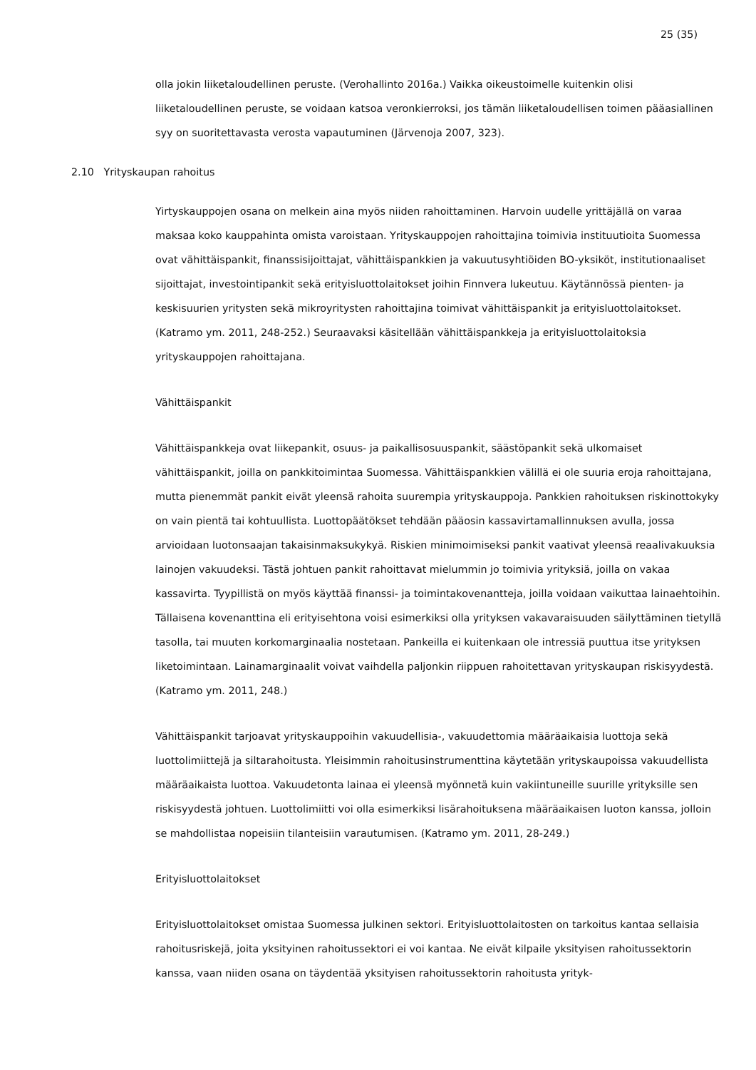25 (35)
olla jokin liiketaloudellinen peruste. (Verohallinto 2016a.) Vaikka oikeustoimelle kuitenkin olisi liiketaloudellinen peruste, se voidaan katsoa veronkierroksi, jos tämän liiketaloudellisen toimen pääasiallinen syy on suoritettavasta verosta vapautuminen (Järvenoja 2007, 323).
2.10 Yrityskaupan rahoitus
Yirtyskauppojen osana on melkein aina myös niiden rahoittaminen. Harvoin uudelle yrittäjällä on varaa maksaa koko kauppahinta omista varoistaan. Yrityskauppojen rahoittajina toimivia instituutioita Suomessa ovat vähittäispankit, finanssisijoittajat, vähittäispankkien ja vakuutusyhtiöiden BO-yksiköt, institutionaaliset sijoittajat, investointipankit sekä erityisluottolaitokset joihin Finnvera lukeutuu. Käytännössä pienten- ja keskisuurien yritysten sekä mikroyritysten rahoittajina toimivat vähittäispankit ja erityisluottolaitokset. (Katramo ym. 2011, 248-252.) Seuraavaksi käsitellään vähittäispankkeja ja erityisluottolaitoksia yrityskauppojen rahoittajana.
Vähittäispankit
Vähittäispankkeja ovat liikepankit, osuus- ja paikallisosuuspankit, säästöpankit sekä ulkomaiset vähittäispankit, joilla on pankkitoimintaa Suomessa. Vähittäispankkien välillä ei ole suuria eroja rahoittajana, mutta pienemmät pankit eivät yleensä rahoita suurempia yrityskauppoja. Pankkien rahoituksen riskinottokyky on vain pientä tai kohtuullista. Luottopäätökset tehdään pääosin kassavirtamallinnuksen avulla, jossa arvioidaan luotonsaajan takaisinmaksukykyä. Riskien minimoimiseksi pankit vaativat yleensä reaalivakuuksia lainojen vakuudeksi. Tästä johtuen pankit rahoittavat mielummin jo toimivia yrityksiä, joilla on vakaa kassavirta. Tyypillistä on myös käyttää finanssi- ja toimintakovenantteja, joilla voidaan vaikuttaa lainaehtoihin. Tällaisena kovenanttina eli erityisehtona voisi esimerkiksi olla yrityksen vakavaraisuuden säilyttäminen tietyllä tasolla, tai muuten korkomarginaalia nostetaan. Pankeilla ei kuitenkaan ole intressiä puuttua itse yrityksen liketoimintaan. Lainamarginaalit voivat vaihdella paljonkin riippuen rahoitettavan yrityskaupan riskisyydestä. (Katramo ym. 2011, 248.)
Vähittäispankit tarjoavat yrityskauppoihin vakuudellisia-, vakuudettomia määräaikaisia luottoja sekä luottolimiittejä ja siltarahoitusta. Yleisimmin rahoitusinstrumenttina käytetään yrityskaupoissa vakuudellista määräaikaista luottoa. Vakuudetonta lainaa ei yleensä myönnetä kuin vakiintuneille suurille yrityksille sen riskisyydestä johtuen. Luottolimiitti voi olla esimerkiksi lisärahoituksena määräaikaisen luoton kanssa, jolloin se mahdollistaa nopeisiin tilanteisiin varautumisen. (Katramo ym. 2011, 28-249.)
Erityisluottolaitokset
Erityisluottolaitokset omistaa Suomessa julkinen sektori. Erityisluottolaitosten on tarkoitus kantaa sellaisia rahoitusriskejä, joita yksityinen rahoitussektori ei voi kantaa. Ne eivät kilpaile yksityisen rahoitussektorin kanssa, vaan niiden osana on täydentää yksityisen rahoitussektorin rahoitusta yrityk-